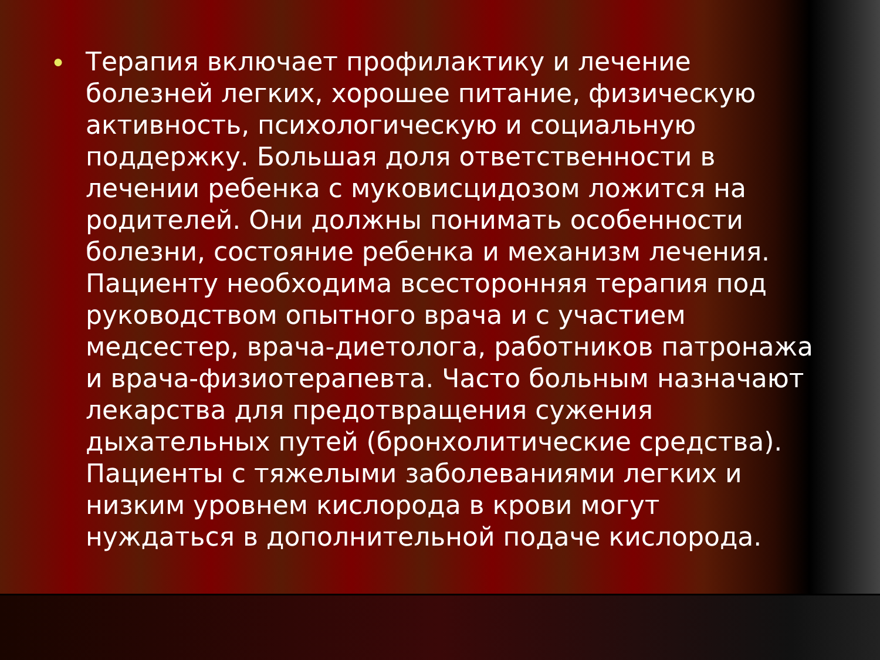●
Терапия включает профилактику и лечение болезней легких, хорошее питание, физическую активность, психологическую и социальную поддержку. Большая доля ответственности в лечении ребенка с муковисцидозом ложится на родителей. Они должны понимать особенности болезни, состояние ребенка и механизм лечения. Пациенту необходима всесторонняя терапия под руководством опытного врача и с участием медсестер, врача-диетолога, работников патронажа и врача-физиотерапевта. Часто больным назначают лекарства для предотвращения сужения дыхательных путей (бронхолитические средства). Пациенты с тяжелыми заболеваниями легких и низким уровнем кислорода в крови могут нуждаться в дополнительной подаче кислорода.